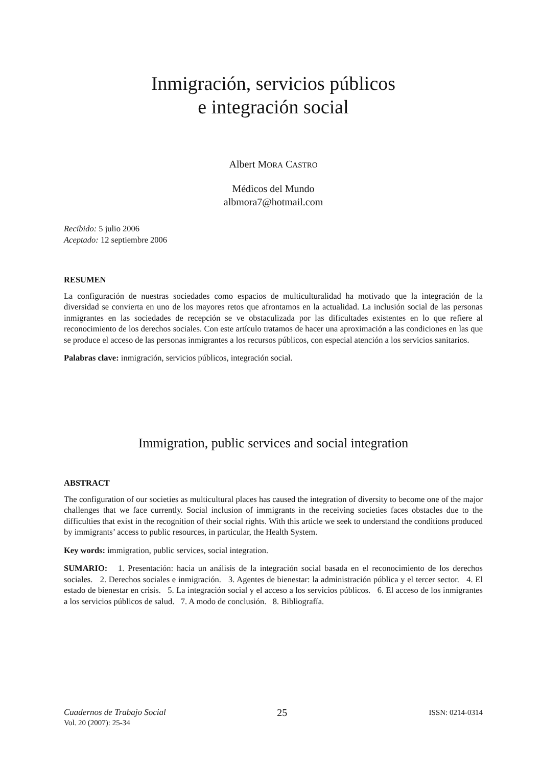Inmigración, servicios públicos
e integración social
Albert MORA CASTRO
Médicos del Mundo
albmora7@hotmail.com
Recibido: 5 julio 2006
Aceptado: 12 septiembre 2006
RESUMEN
La configuración de nuestras sociedades como espacios de multiculturalidad ha motivado que la integración de la diversidad se convierta en uno de los mayores retos que afrontamos en la actualidad. La inclusión social de las personas inmigrantes en las sociedades de recepción se ve obstaculizada por las dificultades existentes en lo que refiere al reconocimiento de los derechos sociales. Con este artículo tratamos de hacer una aproximación a las condiciones en las que se produce el acceso de las personas inmigrantes a los recursos públicos, con especial atención a los servicios sanitarios.
Palabras clave: inmigración, servicios públicos, integración social.
Immigration, public services and social integration
ABSTRACT
The configuration of our societies as multicultural places has caused the integration of diversity to become one of the major challenges that we face currently. Social inclusion of immigrants in the receiving societies faces obstacles due to the difficulties that exist in the recognition of their social rights. With this article we seek to understand the conditions produced by immigrants’ access to public resources, in particular, the Health System.
Key words: immigration, public services, social integration.
SUMARIO: 1. Presentación: hacia un análisis de la integración social basada en el reconocimiento de los derechos sociales. 2. Derechos sociales e inmigración. 3. Agentes de bienestar: la administración pública y el tercer sector. 4. El estado de bienestar en crisis. 5. La integración social y el acceso a los servicios públicos. 6. El acceso de los inmigrantes a los servicios públicos de salud. 7. A modo de conclusión. 8. Bibliografía.
Cuadernos de Trabajo Social
Vol. 20 (2007): 25-34
25
ISSN: 0214-0314